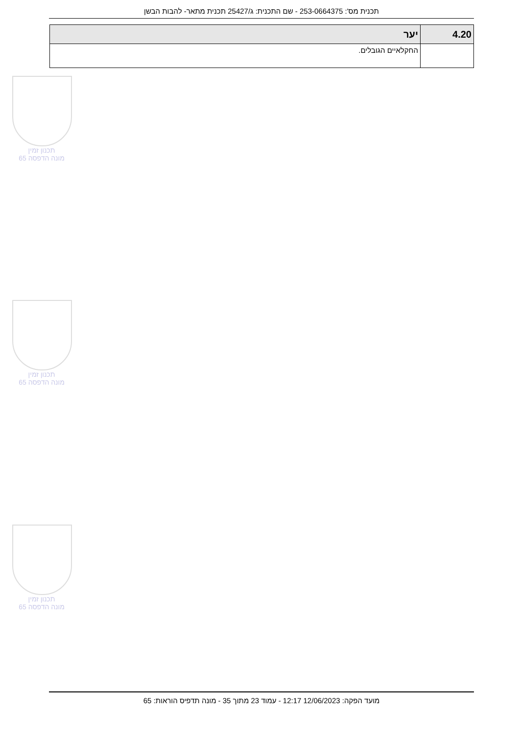תכנית מס': 253-0664375 - שם התכנית: ג/25427 תכנית מתאר- להבות הבשן
| 4.20 | יער |
| --- | --- |
| | החקלאיים הגובלים. |
תכנון זמין
מונה הדפסה 65
תכנון זמין
מונה הדפסה 65
תכנון זמין
מונה הדפסה 65
מועד הפקה: 12/06/2023 12:17 - עמוד 23 מתוך 35 - מונה תדפיס הוראות: 65